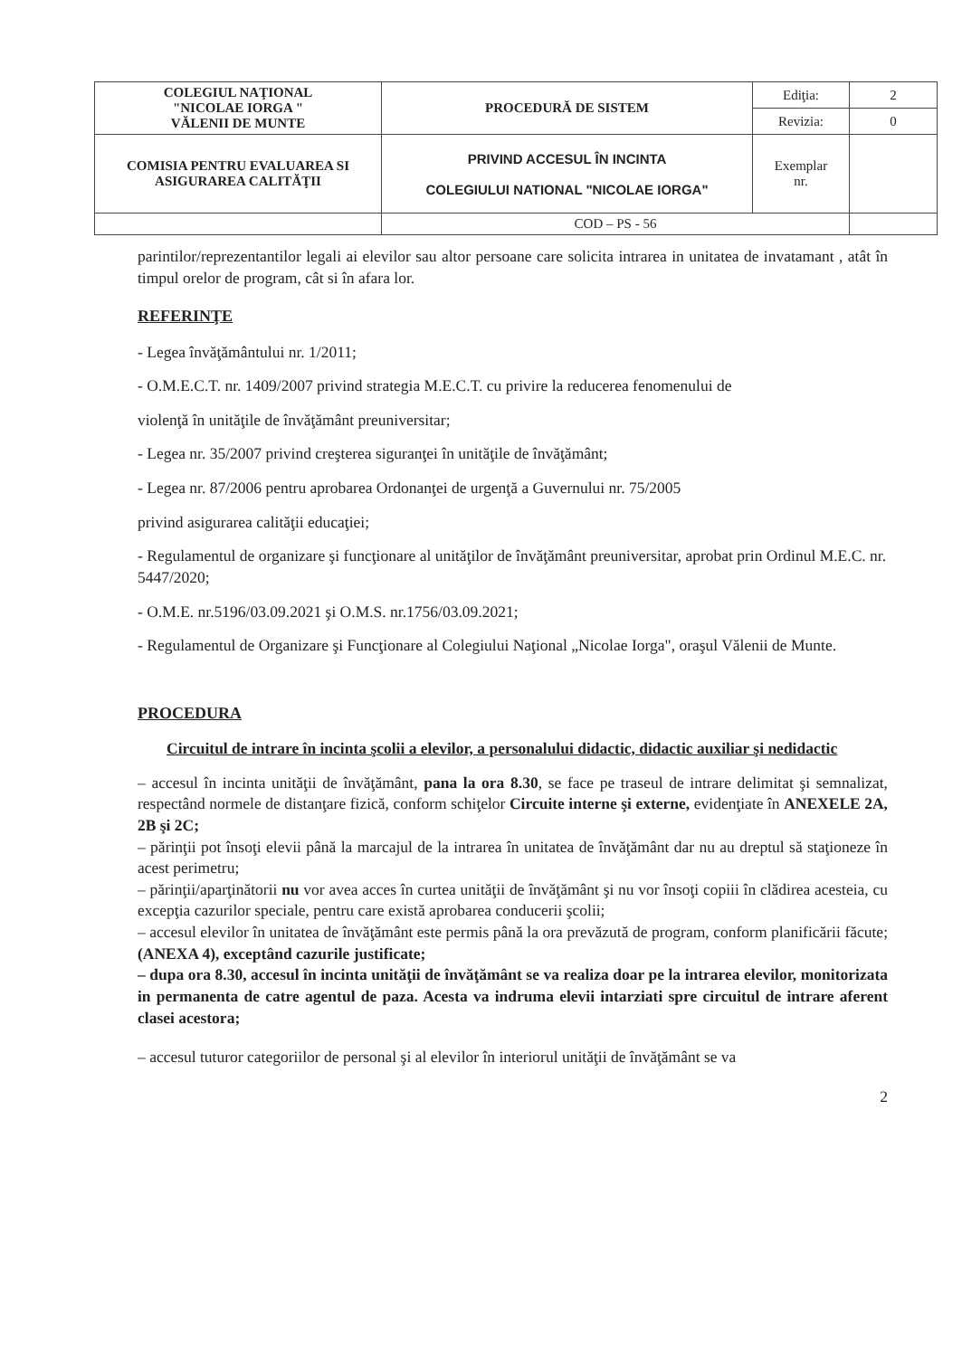| COLEGIUL NAŢIONAL "NICOLAE IORGA " VĂLENII DE MUNTE | PROCEDURĂ DE SISTEM | Ediţia: | 2 |
| | | Revizia: | 0 |
| COMISIA PENTRU EVALUAREA SI ASIGURAREA CALITĂŢII | PRIVIND ACCESUL ÎN INCINTA COLEGIULUI NATIONAL "NICOLAE IORGA" | Exemplar nr. | |
| | COD – PS - 56 | | |
parintilor/reprezentantilor legali ai elevilor sau altor persoane care solicita intrarea in unitatea de invatamant , atât în timpul orelor de program, cât si în afara lor.
REFERINŢE
- Legea învăţământului nr. 1/2011;
- O.M.E.C.T. nr. 1409/2007 privind strategia M.E.C.T. cu privire la reducerea fenomenului de
violenţă în unităţile de învăţământ preuniversitar;
- Legea nr. 35/2007 privind creşterea siguranţei în unităţile de învăţământ;
- Legea nr. 87/2006 pentru aprobarea Ordonanţei de urgenţă a Guvernului nr. 75/2005
privind asigurarea calităţii educaţiei;
- Regulamentul de organizare şi funcţionare al unităţilor de învăţământ preuniversitar, aprobat prin Ordinul M.E.C. nr. 5447/2020;
- O.M.E. nr.5196/03.09.2021 şi O.M.S. nr.1756/03.09.2021;
- Regulamentul de Organizare şi Funcţionare al Colegiului Naţional „Nicolae Iorga", oraşul Vălenii de Munte.
PROCEDURA
Circuitul de intrare în incinta şcolii a elevilor, a personalului didactic, didactic auxiliar şi nedidactic
– accesul în incinta unităţii de învăţământ, pana la ora 8.30, se face pe traseul de intrare delimitat şi semnalizat, respectând normele de distanţare fizică, conform schiţelor Circuite interne şi externe, evidenţiate în ANEXELE 2A, 2B şi 2C;
– părinţii pot însoţi elevii până la marcajul de la intrarea în unitatea de învăţământ dar nu au dreptul să staţioneze în acest perimetru;
– părinţii/aparţinătorii nu vor avea acces în curtea unităţii de învăţământ şi nu vor însoţi copiii în clădirea acesteia, cu excepţia cazurilor speciale, pentru care există aprobarea conducerii şcolii;
– accesul elevilor în unitatea de învăţământ este permis până la ora prevăzută de program, conform planificării făcute; (ANEXA 4), exceptând cazurile justificate;
– dupa ora 8.30, accesul în incinta unităţii de învăţământ se va realiza doar pe la intrarea elevilor, monitorizata in permanenta de catre agentul de paza. Acesta va indruma elevii intarziati spre circuitul de intrare aferent clasei acestora;
– accesul tuturor categoriilor de personal şi al elevilor în interiorul unităţii de învăţământ se va
2